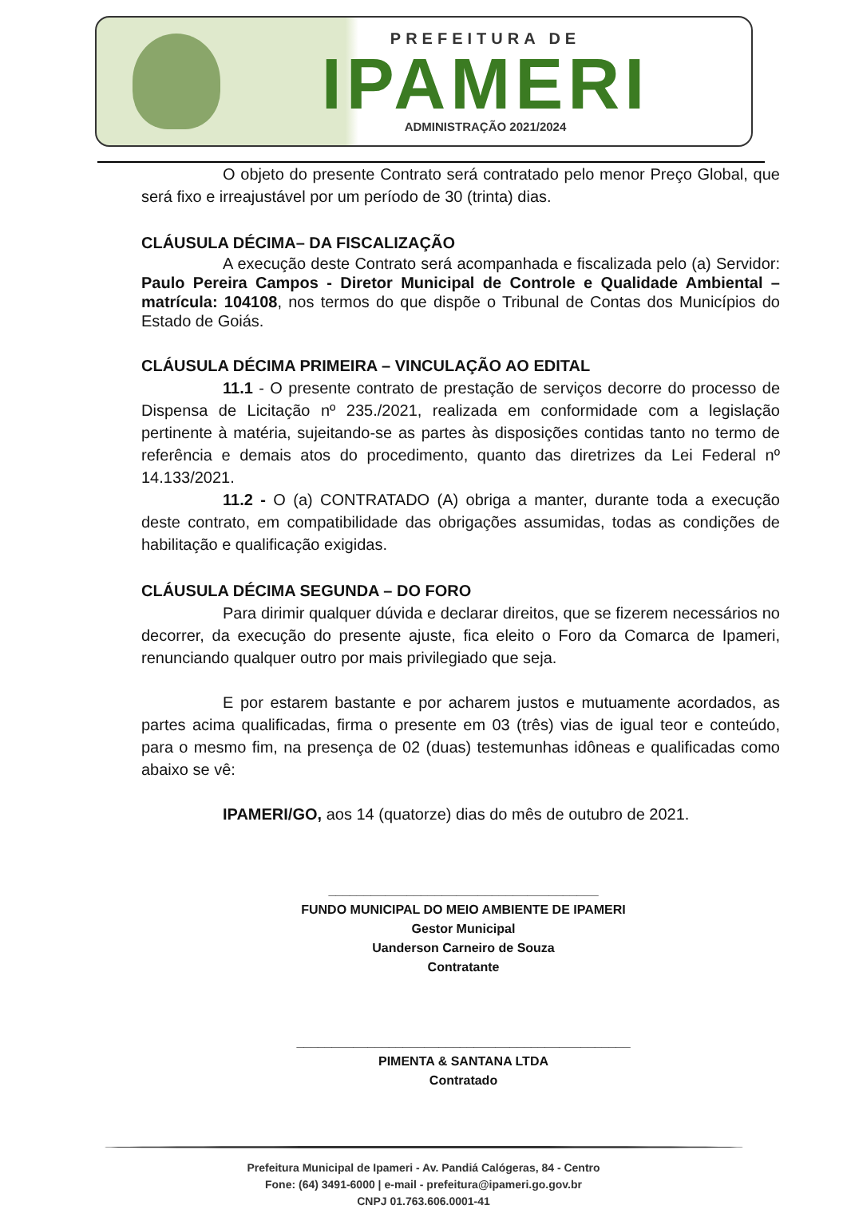PREFEITURA DE
IPAMERI
ADMINISTRAÇÃO 2021/2024
O objeto do presente Contrato será contratado pelo menor Preço Global, que será fixo e irreajustável por um período de 30 (trinta) dias.
CLÁUSULA DÉCIMA– DA FISCALIZAÇÃO
A execução deste Contrato será acompanhada e fiscalizada pelo (a) Servidor: Paulo Pereira Campos - Diretor Municipal de Controle e Qualidade Ambiental – matrícula: 104108, nos termos do que dispõe o Tribunal de Contas dos Municípios do Estado de Goiás.
CLÁUSULA DÉCIMA PRIMEIRA – VINCULAÇÃO AO EDITAL
11.1 - O presente contrato de prestação de serviços decorre do processo de Dispensa de Licitação nº 235./2021, realizada em conformidade com a legislação pertinente à matéria, sujeitando-se as partes às disposições contidas tanto no termo de referência e demais atos do procedimento, quanto das diretrizes da Lei Federal nº 14.133/2021.
11.2 - O (a) CONTRATADO (A) obriga a manter, durante toda a execução deste contrato, em compatibilidade das obrigações assumidas, todas as condições de habilitação e qualificação exigidas.
CLÁUSULA DÉCIMA SEGUNDA – DO FORO
Para dirimir qualquer dúvida e declarar direitos, que se fizerem necessários no decorrer, da execução do presente ajuste, fica eleito o Foro da Comarca de Ipameri, renunciando qualquer outro por mais privilegiado que seja.
E por estarem bastante e por acharem justos e mutuamente acordados, as partes acima qualificadas, firma o presente em 03 (três) vias de igual teor e conteúdo, para o mesmo fim, na presença de 02 (duas) testemunhas idôneas e qualificadas como abaixo se vê:
IPAMERI/GO, aos 14 (quatorze) dias do mês de outubro de 2021.
______________________________________
FUNDO MUNICIPAL DO MEIO AMBIENTE DE IPAMERI
Gestor Municipal
Uanderson Carneiro de Souza
Contratante
_______________________________________________
PIMENTA & SANTANA LTDA
Contratado
Prefeitura Municipal de Ipameri - Av. Pandiá Calógeras, 84 - Centro
Fone: (64) 3491-6000 | e-mail - prefeitura@ipameri.go.gov.br
CNPJ 01.763.606.0001-41